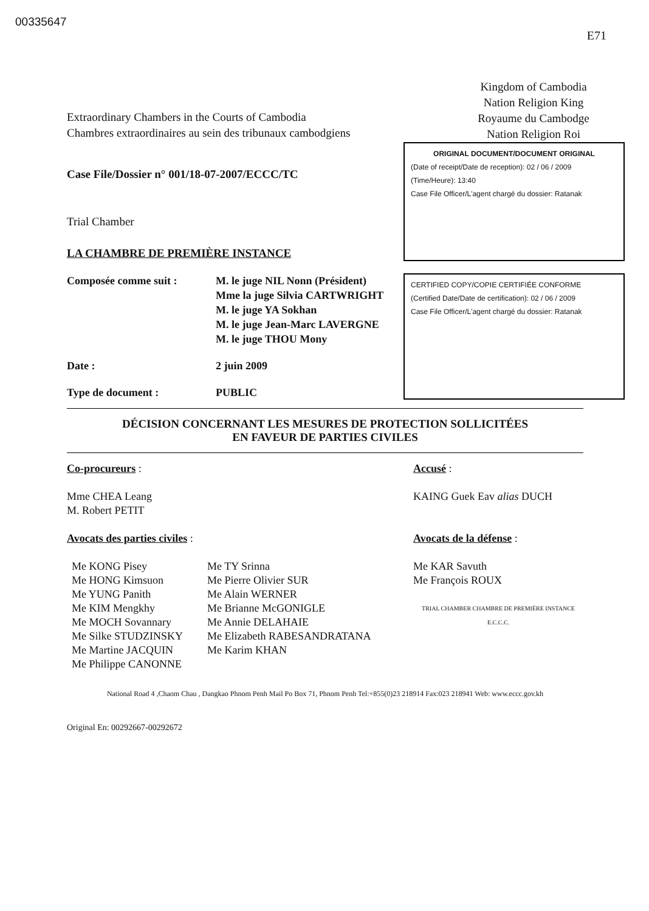00335647
E71
Extraordinary Chambers in the Courts of Cambodia
Chambres extraordinaires au sein des tribunaux cambodgiens
Kingdom of Cambodia
Nation Religion King
Royaume du Cambodge
Nation Religion Roi
Case File/Dossier n° 001/18-07-2007/ECCC/TC
Trial Chamber
LA CHAMBRE DE PREMIÈRE INSTANCE
ORIGINAL DOCUMENT/DOCUMENT ORIGINAL
(Date of receipt/Date de reception): 02 / 06 / 2009
(Time/Heure): 13:40
Case File Officer/L'agent chargé du dossier: Ratanak
Composée comme suit :
M. le juge NIL Nonn (Président)
Mme la juge Silvia CARTWRIGHT
M. le juge YA Sokhan
M. le juge Jean-Marc LAVERGNE
M. le juge THOU Mony
Date :
2 juin 2009
Type de document :
PUBLIC
CERTIFIED COPY/COPIE CERTIFIÉE CONFORME
(Certified Date/Date de certification): 02 / 06 / 2009
Case File Officer/L'agent chargé du dossier: Ratanak
DÉCISION CONCERNANT LES MESURES DE PROTECTION SOLLICITÉES
EN FAVEUR DE PARTIES CIVILES
Co-procureurs :
Mme CHEA Leang
M. Robert PETIT
Avocats des parties civiles :
Me KONG Pisey
Me HONG Kimsuon
Me YUNG Panith
Me KIM Mengkhy
Me MOCH Sovannary
Me Silke STUDZINSKY
Me Martine JACQUIN
Me Philippe CANONNE
Me TY Srinna
Me Pierre Olivier SUR
Me Alain WERNER
Me Brianne McGONIGLE
Me Annie DELAHAIE
Me Elizabeth RABESANDRATANA
Me Karim KHAN
Accusé :
KAING Guek Eav alias DUCH
Avocats de la défense :
Me KAR Savuth
Me François ROUX
TRIAL CHAMBER CHAMBRE DE PREMIÈRE INSTANCE E.C.C.C.
National Road 4 ,Chaom Chau , Dangkao Phnom Penh Mail Po Box 71, Phnom Penh Tel:+855(0)23 218914 Fax:023 218941 Web: www.eccc.gov.kh
Original En: 00292667-00292672